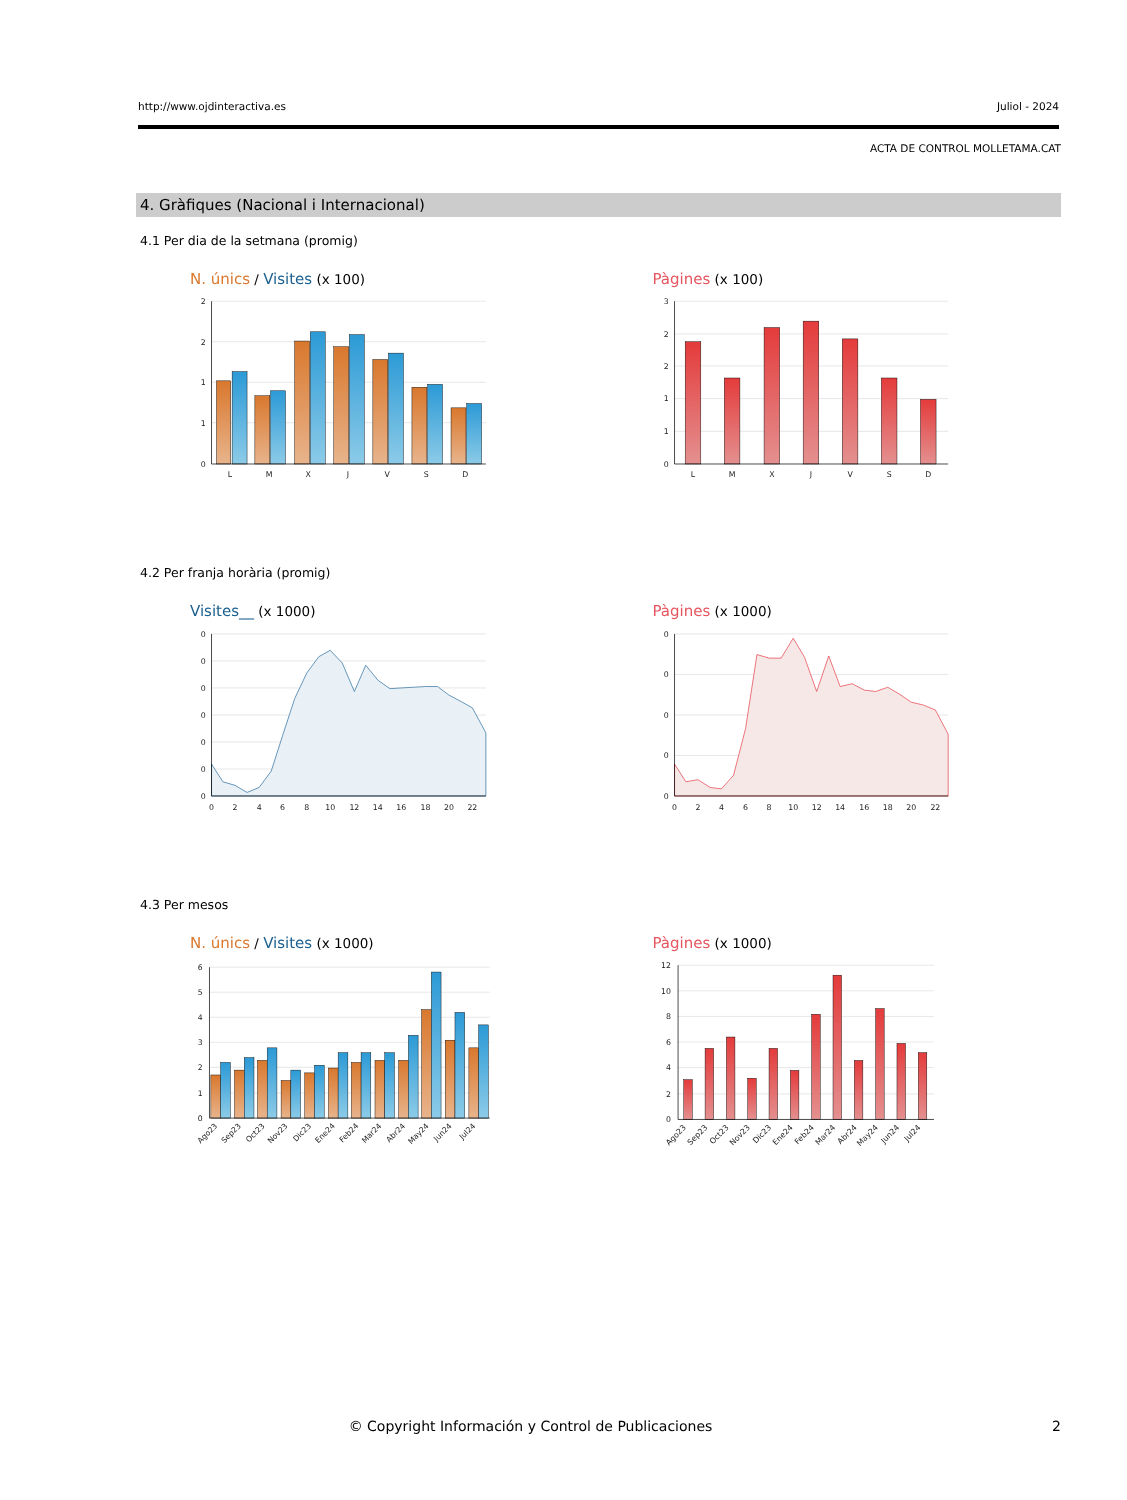http://www.ojdinteractiva.es Juliol - 2024
ACTA DE CONTROL MOLLETAMA.CAT
4. Gràfiques (Nacional i Internacional)
4.1 Per dia de la setmana (promig)
N. únics / Visites (x 100)
2
2
1
1
0
L
M
X
J
V
S
D
Pàgines (x 100)
3
2
2
1
1
0
L
M
X
J
V
S
D
4.2 Per franja horària (promig)
Visites__ (x 1000)
0
0
0
0
0
0
0
0
2
4
6
8
10
12
14
16
18
20
22
Pàgines (x 1000)
0
0
0
0
0
0
2
4
6
8
10
12
14
16
18
20
22
4.3 Per mesos
N. únics / Visites (x 1000)
6
5
4
3
2
1
0
Ago23
Sep23
Oct23
Nov23
Dic23
Ene24
Feb24
Mar24
Abr24
May24
Jun24
Jul24
Pàgines (x 1000)
12
10
8
6
4
2
0
Ago23
Sep23
Oct23
Nov23
Dic23
Ene24
Feb24
Mar24
Abr24
May24
Jun24
Jul24
© Copyright Información y Control de Publicaciones
2